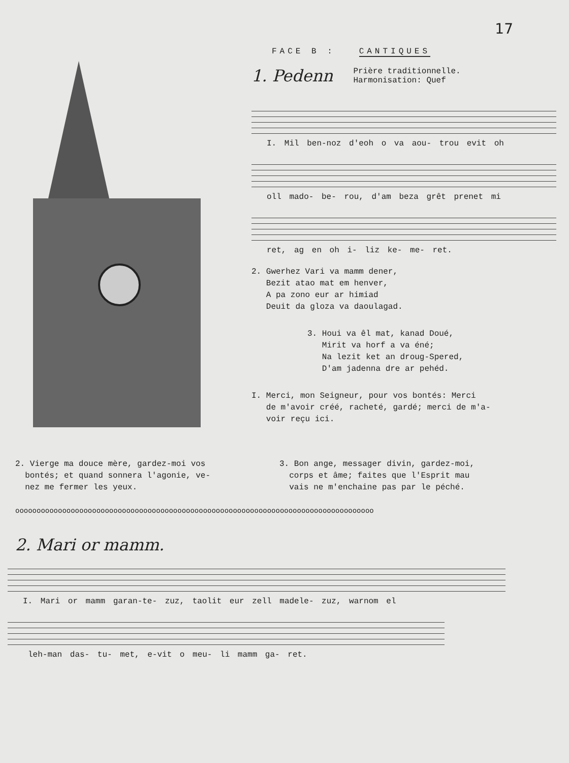17
FACE B : CANTIQUES
1. Pedenn
Prière traditionnelle.
Harmonisation: Quef
I. Mil ben-noz d'eoh o va aou- trou evit oh
oll mado- be- rou, d'am beza grêt prenet mi
ret, ag en oh i- liz ke- me- ret.
2. Gwerhez Vari va mamm dener,
Bezit atao mat em henver,
A pa zono eur ar himiad
Deuit da gloza va daoulagad.
3. Houi va êl mat, kanad Doué,
Mirit va horf a va éné;
Na lezit ket an droug-Spered,
D'am jadenna dre ar pehéd.
I. Merci, mon Seigneur, pour vos bontés: Merci
de m'avoir créé, racheté, gardé; merci de m'a-
voir reçu ici.
2. Vierge ma douce mère, gardez-moi vos
bontés; et quand sonnera l'agonie, ve-
nez me fermer les yeux.
3. Bon ange, messager divin, gardez-moi,
corps et âme; faites que l'Esprit mau
vais ne m'enchaine pas par le péché.
oooooooooooooooooooooooooooooooooooooooooooooooooooooooooooooooooooooooooooooooooooo
2. Mari or mamm.
I. Mari or mamm garan-te- zuz, taolit eur zell madele- zuz, warnom el
leh-man das- tu- met, e-vit o meu- li mamm ga- ret.